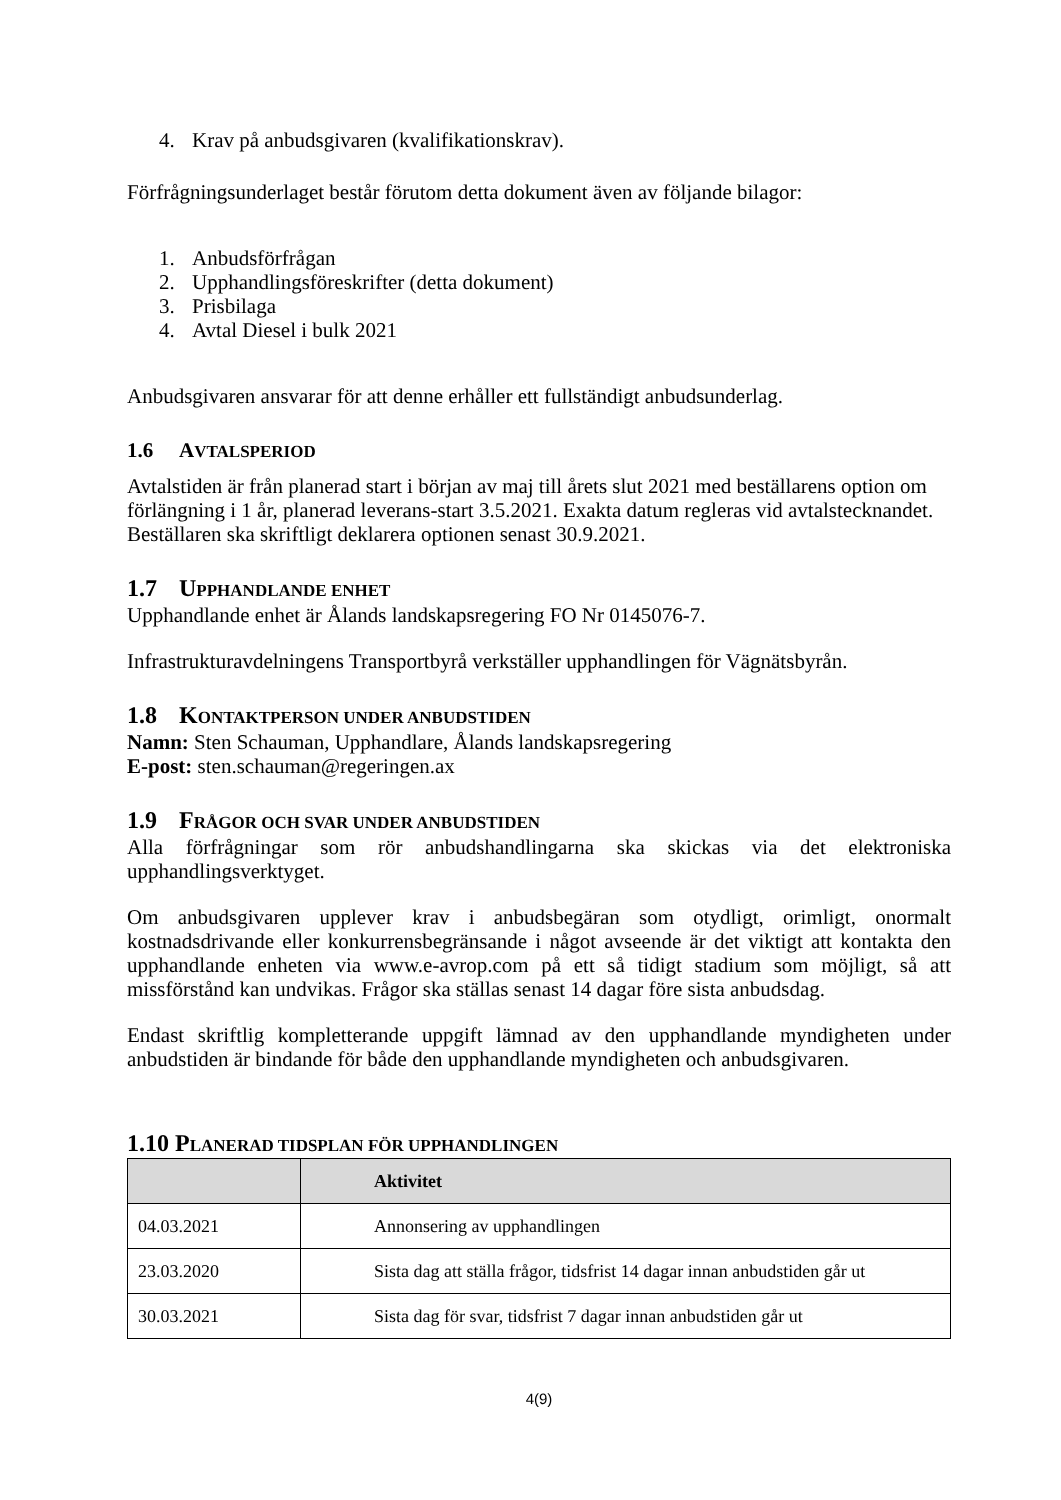4. Krav på anbudsgivaren (kvalifikationskrav).
Förfrågningsunderlaget består förutom detta dokument även av följande bilagor:
1. Anbudsförfrågan
2. Upphandlingsföreskrifter (detta dokument)
3. Prisbilaga
4. Avtal Diesel i bulk 2021
Anbudsgivaren ansvarar för att denne erhåller ett fullständigt anbudsunderlag.
1.6 AVTALSPERIOD
Avtalstiden är från planerad start i början av maj till årets slut 2021 med beställarens option om förlängning i 1 år, planerad leverans-start 3.5.2021. Exakta datum regleras vid avtalstecknandet. Beställaren ska skriftligt deklarera optionen senast 30.9.2021.
1.7 UPPHANDLANDE ENHET
Upphandlande enhet är Ålands landskapsregering FO Nr 0145076-7.
Infrastrukturavdelningens Transportbyrå verkställer upphandlingen för Vägnätsbyrån.
1.8 KONTAKTPERSON UNDER ANBUDSTIDEN
Namn: Sten Schauman, Upphandlare, Ålands landskapsregering
E-post: sten.schauman@regeringen.ax
1.9 FRÅGOR OCH SVAR UNDER ANBUDSTIDEN
Alla förfrågningar som rör anbudshandlingarna ska skickas via det elektroniska upphandlingsverktyget.
Om anbudsgivaren upplever krav i anbudsbegäran som otydligt, orimligt, onormalt kostnadsdrivande eller konkurrensbegränsande i något avseende är det viktigt att kontakta den upphandlande enheten via www.e-avrop.com på ett så tidigt stadium som möjligt, så att missförstånd kan undvikas. Frågor ska ställas senast 14 dagar före sista anbudsdag.
Endast skriftlig kompletterande uppgift lämnad av den upphandlande myndigheten under anbudstiden är bindande för både den upphandlande myndigheten och anbudsgivaren.
1.10 PLANERAD TIDSPLAN FÖR UPPHANDLINGEN
| | Aktivitet |
| --- | --- |
| 04.03.2021 | Annonsering av upphandlingen |
| 23.03.2020 | Sista dag att ställa frågor, tidsfrist 14 dagar innan anbudstiden går ut |
| 30.03.2021 | Sista dag för svar, tidsfrist 7 dagar innan anbudstiden går ut |
4(9)